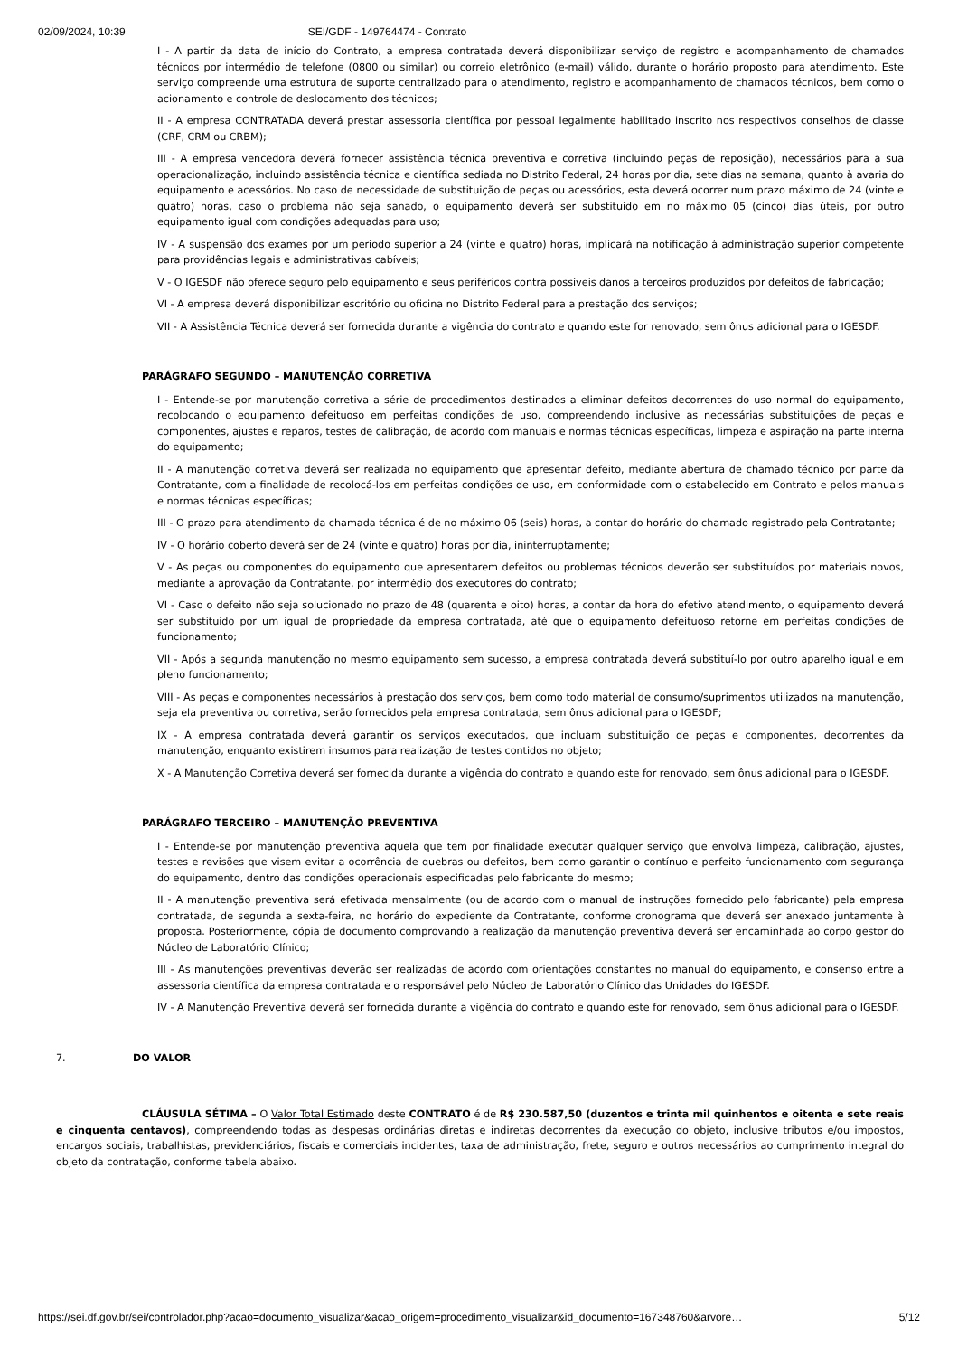02/09/2024, 10:39 SEI/GDF - 149764474 - Contrato
I - A partir da data de início do Contrato, a empresa contratada deverá disponibilizar serviço de registro e acompanhamento de chamados técnicos por intermédio de telefone (0800 ou similar) ou correio eletrônico (e-mail) válido, durante o horário proposto para atendimento. Este serviço compreende uma estrutura de suporte centralizado para o atendimento, registro e acompanhamento de chamados técnicos, bem como o acionamento e controle de deslocamento dos técnicos;
II - A empresa CONTRATADA deverá prestar assessoria científica por pessoal legalmente habilitado inscrito nos respectivos conselhos de classe (CRF, CRM ou CRBM);
III - A empresa vencedora deverá fornecer assistência técnica preventiva e corretiva (incluindo peças de reposição), necessários para a sua operacionalização, incluindo assistência técnica e científica sediada no Distrito Federal, 24 horas por dia, sete dias na semana, quanto à avaria do equipamento e acessórios. No caso de necessidade de substituição de peças ou acessórios, esta deverá ocorrer num prazo máximo de 24 (vinte e quatro) horas, caso o problema não seja sanado, o equipamento deverá ser substituído em no máximo 05 (cinco) dias úteis, por outro equipamento igual com condições adequadas para uso;
IV - A suspensão dos exames por um período superior a 24 (vinte e quatro) horas, implicará na notificação à administração superior competente para providências legais e administrativas cabíveis;
V - O IGESDF não oferece seguro pelo equipamento e seus periféricos contra possíveis danos a terceiros produzidos por defeitos de fabricação;
VI - A empresa deverá disponibilizar escritório ou oficina no Distrito Federal para a prestação dos serviços;
VII - A Assistência Técnica deverá ser fornecida durante a vigência do contrato e quando este for renovado, sem ônus adicional para o IGESDF.
PARÁGRAFO SEGUNDO – MANUTENÇÃO CORRETIVA
I - Entende-se por manutenção corretiva a série de procedimentos destinados a eliminar defeitos decorrentes do uso normal do equipamento, recolocando o equipamento defeituoso em perfeitas condições de uso, compreendendo inclusive as necessárias substituições de peças e componentes, ajustes e reparos, testes de calibração, de acordo com manuais e normas técnicas específicas, limpeza e aspiração na parte interna do equipamento;
II - A manutenção corretiva deverá ser realizada no equipamento que apresentar defeito, mediante abertura de chamado técnico por parte da Contratante, com a finalidade de recolocá-los em perfeitas condições de uso, em conformidade com o estabelecido em Contrato e pelos manuais e normas técnicas específicas;
III - O prazo para atendimento da chamada técnica é de no máximo 06 (seis) horas, a contar do horário do chamado registrado pela Contratante;
IV - O horário coberto deverá ser de 24 (vinte e quatro) horas por dia, ininterruptamente;
V - As peças ou componentes do equipamento que apresentarem defeitos ou problemas técnicos deverão ser substituídos por materiais novos, mediante a aprovação da Contratante, por intermédio dos executores do contrato;
VI - Caso o defeito não seja solucionado no prazo de 48 (quarenta e oito) horas, a contar da hora do efetivo atendimento, o equipamento deverá ser substituído por um igual de propriedade da empresa contratada, até que o equipamento defeituoso retorne em perfeitas condições de funcionamento;
VII - Após a segunda manutenção no mesmo equipamento sem sucesso, a empresa contratada deverá substituí-lo por outro aparelho igual e em pleno funcionamento;
VIII - As peças e componentes necessários à prestação dos serviços, bem como todo material de consumo/suprimentos utilizados na manutenção, seja ela preventiva ou corretiva, serão fornecidos pela empresa contratada, sem ônus adicional para o IGESDF;
IX - A empresa contratada deverá garantir os serviços executados, que incluam substituição de peças e componentes, decorrentes da manutenção, enquanto existirem insumos para realização de testes contidos no objeto;
X - A Manutenção Corretiva deverá ser fornecida durante a vigência do contrato e quando este for renovado, sem ônus adicional para o IGESDF.
PARÁGRAFO TERCEIRO – MANUTENÇÃO PREVENTIVA
I - Entende-se por manutenção preventiva aquela que tem por finalidade executar qualquer serviço que envolva limpeza, calibração, ajustes, testes e revisões que visem evitar a ocorrência de quebras ou defeitos, bem como garantir o contínuo e perfeito funcionamento com segurança do equipamento, dentro das condições operacionais especificadas pelo fabricante do mesmo;
II - A manutenção preventiva será efetivada mensalmente (ou de acordo com o manual de instruções fornecido pelo fabricante) pela empresa contratada, de segunda a sexta-feira, no horário do expediente da Contratante, conforme cronograma que deverá ser anexado juntamente à proposta. Posteriormente, cópia de documento comprovando a realização da manutenção preventiva deverá ser encaminhada ao corpo gestor do Núcleo de Laboratório Clínico;
III - As manutenções preventivas deverão ser realizadas de acordo com orientações constantes no manual do equipamento, e consenso entre a assessoria científica da empresa contratada e o responsável pelo Núcleo de Laboratório Clínico das Unidades do IGESDF.
IV - A Manutenção Preventiva deverá ser fornecida durante a vigência do contrato e quando este for renovado, sem ônus adicional para o IGESDF.
7. DO VALOR
CLÁUSULA SÉTIMA – O Valor Total Estimado deste CONTRATO é de R$ 230.587,50 (duzentos e trinta mil quinhentos e oitenta e sete reais e cinquenta centavos), compreendendo todas as despesas ordinárias diretas e indiretas decorrentes da execução do objeto, inclusive tributos e/ou impostos, encargos sociais, trabalhistas, previdenciários, fiscais e comerciais incidentes, taxa de administração, frete, seguro e outros necessários ao cumprimento integral do objeto da contratação, conforme tabela abaixo.
https://sei.df.gov.br/sei/controlador.php?acao=documento_visualizar&acao_origem=procedimento_visualizar&id_documento=167348760&arvore… 5/12